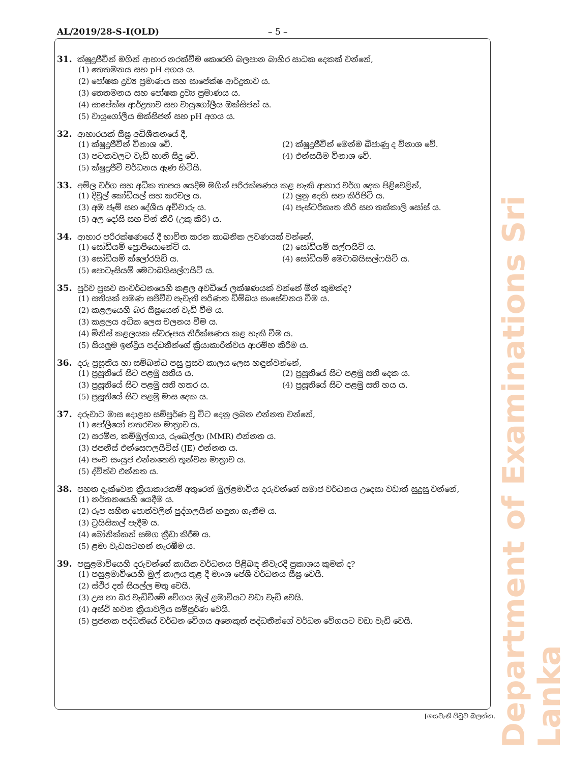AL/2019/28-S-I(OLD) – 5 –
31. ක්ෂුද්‍රජීවීන් මගින් ආහාර නරක්වීම කෙරෙහි බලපාන බාහිර සාධක දෙකක් වන්නේ,
(1) තෙතමනය සහ pH අගය ය.
(2) පෝෂක ද්‍රව්‍ය ප්‍රමාණය සහ සාපේක්ෂ ආර්ද්‍රතාව ය.
(3) තෙතමනය සහ පෝෂක ද්‍රව්‍ය ප්‍රමාණය ය.
(4) සාපේක්ෂ ආර්ද්‍රතාව සහ වායුගෝලීය ඔක්සිජන් ය.
(5) වායුගෝලීය ඔක්සිජන් සහ pH අගය ය.
32. ආහාරයක් සීඝ්‍ර අධිශීතනයේ දී,
(1) ක්ෂුද්‍රජීවීන් විනාශ වේ.
(2) ක්ෂුද්‍රජීවීන් මෙන්ම බීජාණු ද විනාශ වේ.
(3) පටකවලට වැඩි හානි සිදු වේ.
(4) එන්සයිම විනාශ වේ.
(5) ක්ෂුද්‍රජීවී වර්ධනය ඇණ හිටියි.
33. අම්ල වර්ග සහ අධික තාපය යෙදීම මගින් පරිරක්ෂණය කළ හැකි ආහාර වර්ග දෙක පිළිවෙළින්,
(1) දිවුල් කෝඩියල් සහ කරවල ය.
(2) ලුනු දෙහි සහ කිරිපිටි ය.
(3) අඹ ජෑම් සහ දේශීය අච්චාරු ය.
(4) පැස්ටරීකෘත කිරි සහ තක්කාලි සෝස් ය.
(5) අල දෝසි සහ ටින් කිරි (උකු කිරි) ය.
34. ආහාර පරිරක්ෂණයේ දී භාවිත කරන කාබනික ලවණයක් වන්නේ,
(1) සෝඩියම් ප්‍රොපියොනේට් ය.
(2) සෝඩියම් සල්ෆයිට් ය.
(3) සෝඩියම් ක්ලෝරයිඩ් ය.
(4) සෝඩියම් මෙටාබයිසල්ෆයිට් ය.
(5) පොටෑසියම් මෙටාබයිසල්ෆයිට් ය.
35. පූර්ව ප්‍රසව සංවර්ධනයෙහි කළල අවධියේ ලක්ෂණයක් වන්නේ මින් කුමක්ද?
(1) සතියක් පමණ සජීවීව පැවැති පරිණත ඩිම්බය සංසේචනය වීම ය.
(2) කළලයෙහි බර සීඝ්‍රයෙන් වැඩි වීම ය.
(3) කළලය අධික ලෙස චලනය වීම ය.
(4) මිනිස් කළලයක ස්වරූපය නිරීක්ෂණය කළ හැකි වීම ය.
(5) සියලුම ඉන්ද්‍රිය පද්ධතීන්ගේ ක්‍රියාකාරිත්වය ආරම්භ කිරීම ය.
36. දරු ප්‍රසූතිය හා සම්බන්ධ පසු ප්‍රසව කාලය ලෙස හඳුන්වන්නේ,
(1) ප්‍රසූතියේ සිට පළමු සතිය ය.
(2) ප්‍රසූතියේ සිට පළමු සති දෙක ය.
(3) ප්‍රසූතියේ සිට පළමු සති හතර ය.
(4) ප්‍රසූතියේ සිට පළමු සති හය ය.
(5) ප්‍රසූතියේ සිට පළමු මාස දෙක ය.
37. දරුවාට මාස දොළහ සම්පූර්ණ වූ විට දෙනු ලබන එන්නත වන්නේ,
(1) පෝලියෝ හතරවන මාත්‍රාව ය.
(2) සරම්ප, කම්මුල්ගාය, රුබෙල්ලා (MMR) එන්නත ය.
(3) ජපනීස් එන්සෙෆලයිටිස් (JE) එන්නත ය.
(4) පංච සංයුජ එන්නතෙහි තුන්වන මාත්‍රාව ය.
(5) ද්විත්ව එන්නත ය.
38. පහත දැක්වෙන ක්‍රියාකාරකම් අතුරෙන් මුල්ළමාවිය දරුවන්ගේ සමාජ වර්ධනය උදෙසා වඩාත් සුදුසු වන්නේ,
(1) නර්තනයෙහි යෙදීම ය.
(2) රූප සහිත පොත්වලින් පුද්ගලයින් හඳුනා ගැනීම ය.
(3) ට්‍රයිසිකල් පැදීම ය.
(4) බෝනික්කන් සමග ක්‍රීඩා කිරීම ය.
(5) ළමා වැඩසටහන් නැරඹීම ය.
39. පසුළමාවියෙහි දරුවන්ගේ කායික වර්ධනය පිළිබඳ නිවැරදි ප්‍රකාශය කුමක් ද?
(1) පසුළමාවියෙහි මුල් කාලය තුළ දී මාංශ පේශි වර්ධනය සීඝ්‍ර වෙයි.
(2) ස්ථිර දත් සියල්ල මතු වෙයි.
(3) උස හා බර වැඩිවීමේ වේගය මුල් ළමාවියට වඩා වැඩි වෙයි.
(4) අස්ථි හවන ක්‍රියාවලිය සම්පූර්ණ වෙයි.
(5) ප්‍රජනක පද්ධතියේ වර්ධන වේගය අනෙකුත් පද්ධතීන්ගේ වර්ධන වේගයට වඩා වැඩි වෙයි.
[ගයවැනි පිටුව බලන්න.
Department of Examinations Sri Lanka